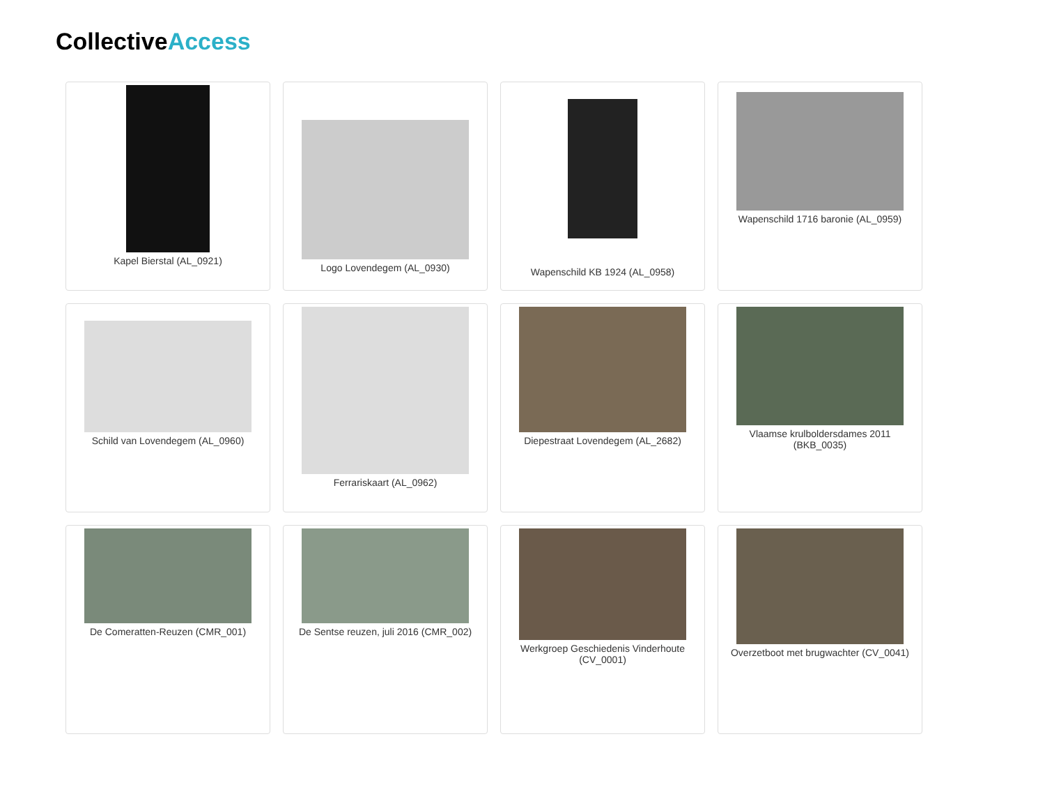CollectiveAccess
Kapel Bierstal (AL_0921)
Logo Lovendegem (AL_0930)
Wapenschild KB 1924 (AL_0958)
Wapenschild 1716 baronie (AL_0959)
Schild van Lovendegem (AL_0960)
Ferrariskaart (AL_0962)
Diepestraat Lovendegem (AL_2682)
Vlaamse krulboldersdames 2011 (BKB_0035)
De Comeratten-Reuzen (CMR_001)
De Sentse reuzen, juli 2016 (CMR_002)
Werkgroep Geschiedenis Vinderhoute (CV_0001)
Overzetboot met brugwachter (CV_0041)